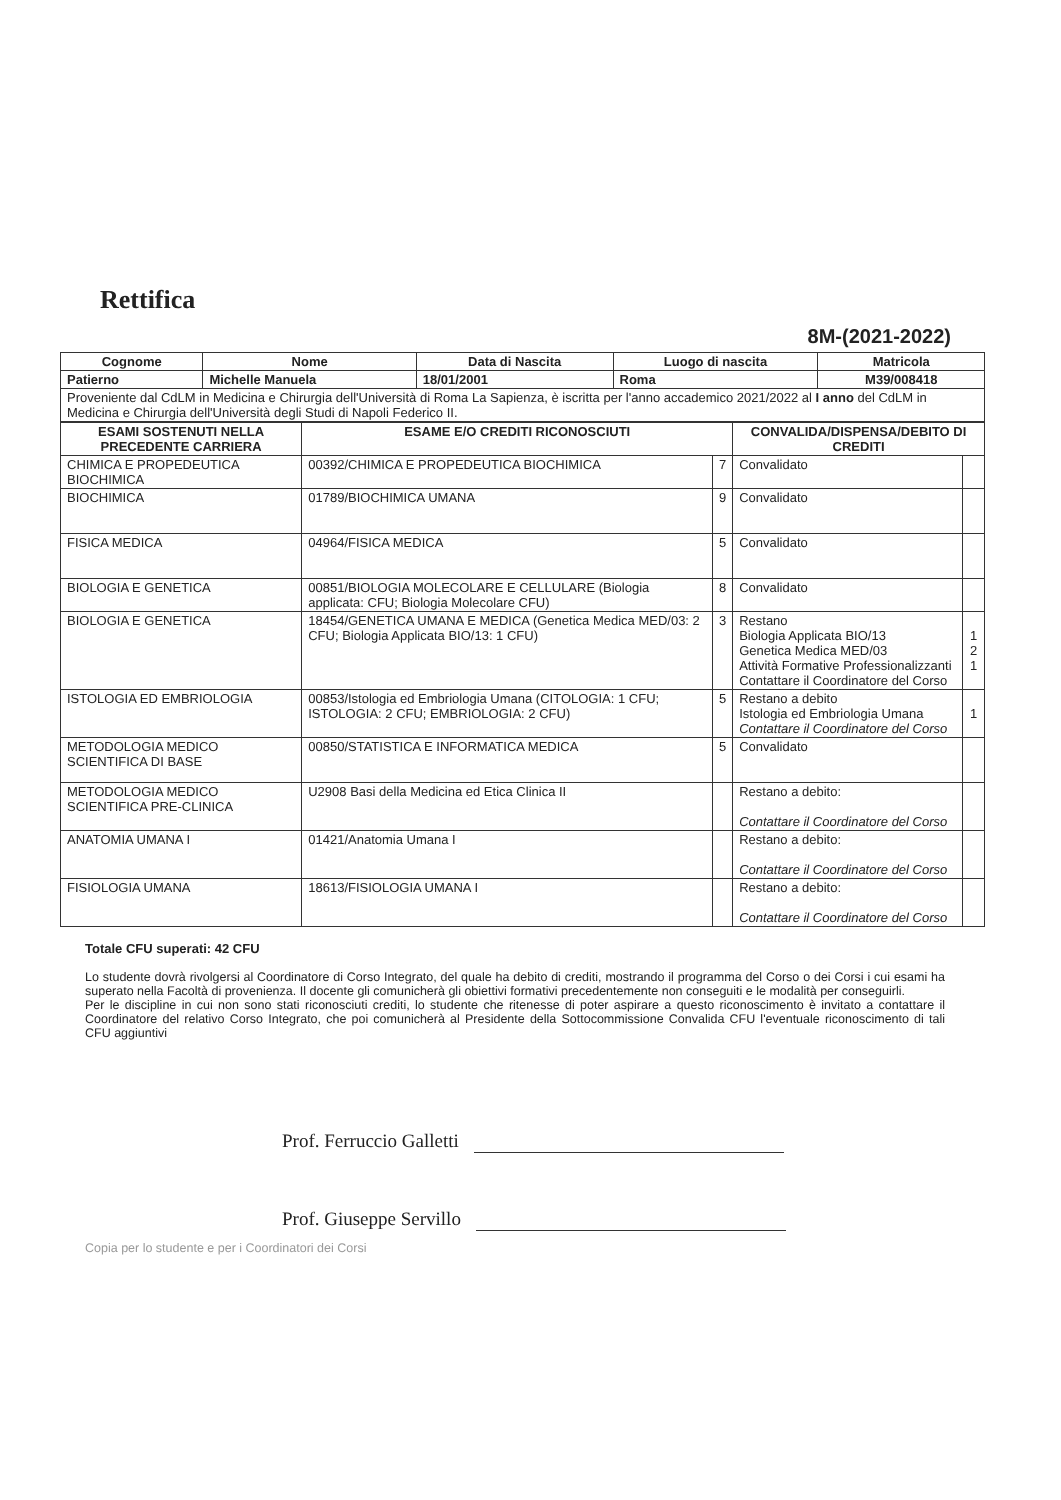Rettifica
8M-(2021-2022)
| Cognome | Nome | Data di Nascita | Luogo di nascita | Matricola |
| --- | --- | --- | --- | --- |
| Patierno | Michelle Manuela | 18/01/2001 | Roma | M39/008418 |
| Proveniente dal CdLM in Medicina e Chirurgia dell'Università di Roma La Sapienza, è iscritta per l'anno accademico 2021/2022 al I anno del CdLM in Medicina e Chirurgia dell'Università degli Studi di Napoli Federico II. | | | | |
| ESAMI SOSTENUTI NELLA PRECEDENTE CARRIERA | ESAME E/O CREDITI RICONOSCIUTI | | CONVALIDA/DISPENSA/DEBITO DI CREDITI | |
| --- | --- | --- | --- | --- |
| CHIMICA E PROPEDEUTICA BIOCHIMICA | 00392/CHIMICA E PROPEDEUTICA BIOCHIMICA | 7 | Convalidato | |
| BIOCHIMICA | 01789/BIOCHIMICA UMANA | 9 | Convalidato | |
| FISICA MEDICA | 04964/FISICA MEDICA | 5 | Convalidato | |
| BIOLOGIA E GENETICA | 00851/BIOLOGIA MOLECOLARE E CELLULARE (Biologia applicata: CFU; Biologia Molecolare CFU) | 8 | Convalidato | |
| BIOLOGIA E GENETICA | 18454/GENETICA UMANA E MEDICA (Genetica Medica MED/03: 2 CFU; Biologia Applicata BIO/13: 1 CFU) | 3 | Restano Biologia Applicata BIO/13 Genetica Medica MED/03 Attività Formative Professionalizzanti Contattare il Coordinatore del Corso | 1 2 1 |
| ISTOLOGIA ED EMBRIOLOGIA | 00853/Istologia ed Embriologia Umana (CITOLOGIA: 1 CFU; ISTOLOGIA: 2 CFU; EMBRIOLOGIA: 2 CFU) | 5 | Restano a debito Istologia ed Embriologia Umana Contattare il Coordinatore del Corso | 1 |
| METODOLOGIA MEDICO SCIENTIFICA DI BASE | 00850/STATISTICA E INFORMATICA MEDICA | 5 | Convalidato | |
| METODOLOGIA MEDICO SCIENTIFICA PRE-CLINICA | U2908 Basi della Medicina ed Etica Clinica II | | Restano a debito: Contattare il Coordinatore del Corso | |
| ANATOMIA UMANA I | 01421/Anatomia Umana I | | Restano a debito: Contattare il Coordinatore del Corso | |
| FISIOLOGIA UMANA | 18613/FISIOLOGIA UMANA I | | Restano a debito: Contattare il Coordinatore del Corso | |
Totale CFU superati: 42 CFU
Lo studente dovrà rivolgersi al Coordinatore di Corso Integrato, del quale ha debito di crediti, mostrando il programma del Corso o dei Corsi i cui esami ha superato nella Facoltà di provenienza. Il docente gli comunicherà gli obiettivi formativi precedentemente non conseguiti e le modalità per conseguirli.
Per le discipline in cui non sono stati riconosciuti crediti, lo studente che ritenesse di poter aspirare a questo riconoscimento è invitato a contattare il Coordinatore del relativo Corso Integrato, che poi comunicherà al Presidente della Sottocommissione Convalida CFU l'eventuale riconoscimento di tali CFU aggiuntivi
Prof. Ferruccio Galletti
Prof. Giuseppe Servillo
Copia per lo studente e per i Coordinatori dei Corsi